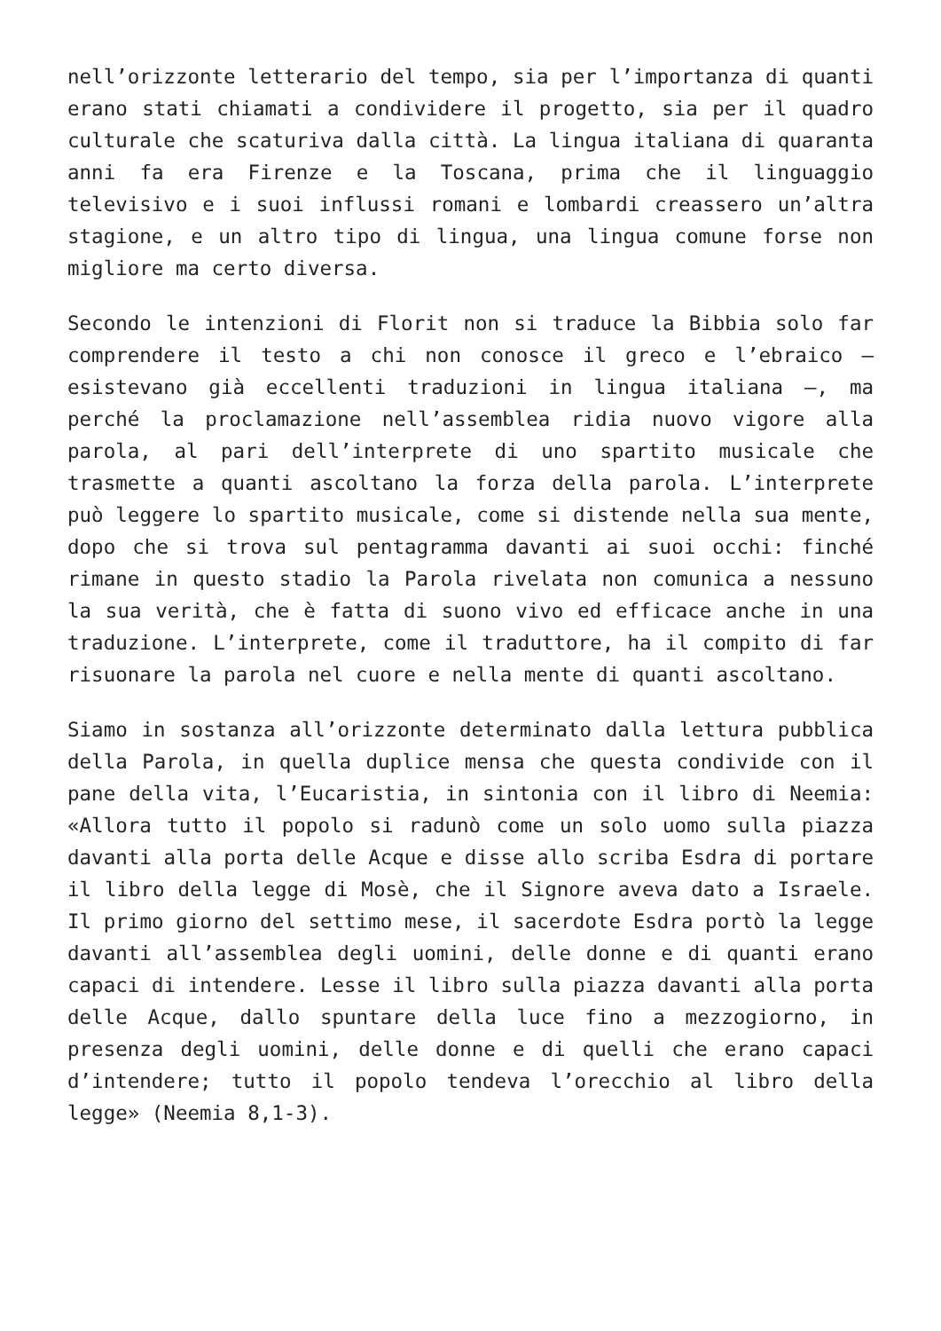nell’orizzonte letterario del tempo, sia per l’importanza di quanti erano stati chiamati a condividere il progetto, sia per il quadro culturale che scaturiva dalla città. La lingua italiana di quaranta anni fa era Firenze e la Toscana, prima che il linguaggio televisivo e i suoi influssi romani e lombardi creassero un’altra stagione, e un altro tipo di lingua, una lingua comune forse non migliore ma certo diversa.
Secondo le intenzioni di Florit non si traduce la Bibbia solo far comprendere il testo a chi non conosce il greco e l’ebraico – esistevano già eccellenti traduzioni in lingua italiana –, ma perché la proclamazione nell’assemblea ridia nuovo vigore alla parola, al pari dell’interprete di uno spartito musicale che trasmette a quanti ascoltano la forza della parola. L’interprete può leggere lo spartito musicale, come si distende nella sua mente, dopo che si trova sul pentagramma davanti ai suoi occhi: finché rimane in questo stadio la Parola rivelata non comunica a nessuno la sua verità, che è fatta di suono vivo ed efficace anche in una traduzione. L’interprete, come il traduttore, ha il compito di far risuonare la parola nel cuore e nella mente di quanti ascoltano.
Siamo in sostanza all’orizzonte determinato dalla lettura pubblica della Parola, in quella duplice mensa che questa condivide con il pane della vita, l’Eucaristia, in sintonia con il libro di Neemia: «Allora tutto il popolo si radunò come un solo uomo sulla piazza davanti alla porta delle Acque e disse allo scriba Esdra di portare il libro della legge di Mosè, che il Signore aveva dato a Israele. Il primo giorno del settimo mese, il sacerdote Esdra portò la legge davanti all’assemblea degli uomini, delle donne e di quanti erano capaci di intendere. Lesse il libro sulla piazza davanti alla porta delle Acque, dallo spuntare della luce fino a mezzogiorno, in presenza degli uomini, delle donne e di quelli che erano capaci d’intendere; tutto il popolo tendeva l’orecchio al libro della legge» (Neemia 8,1-3).